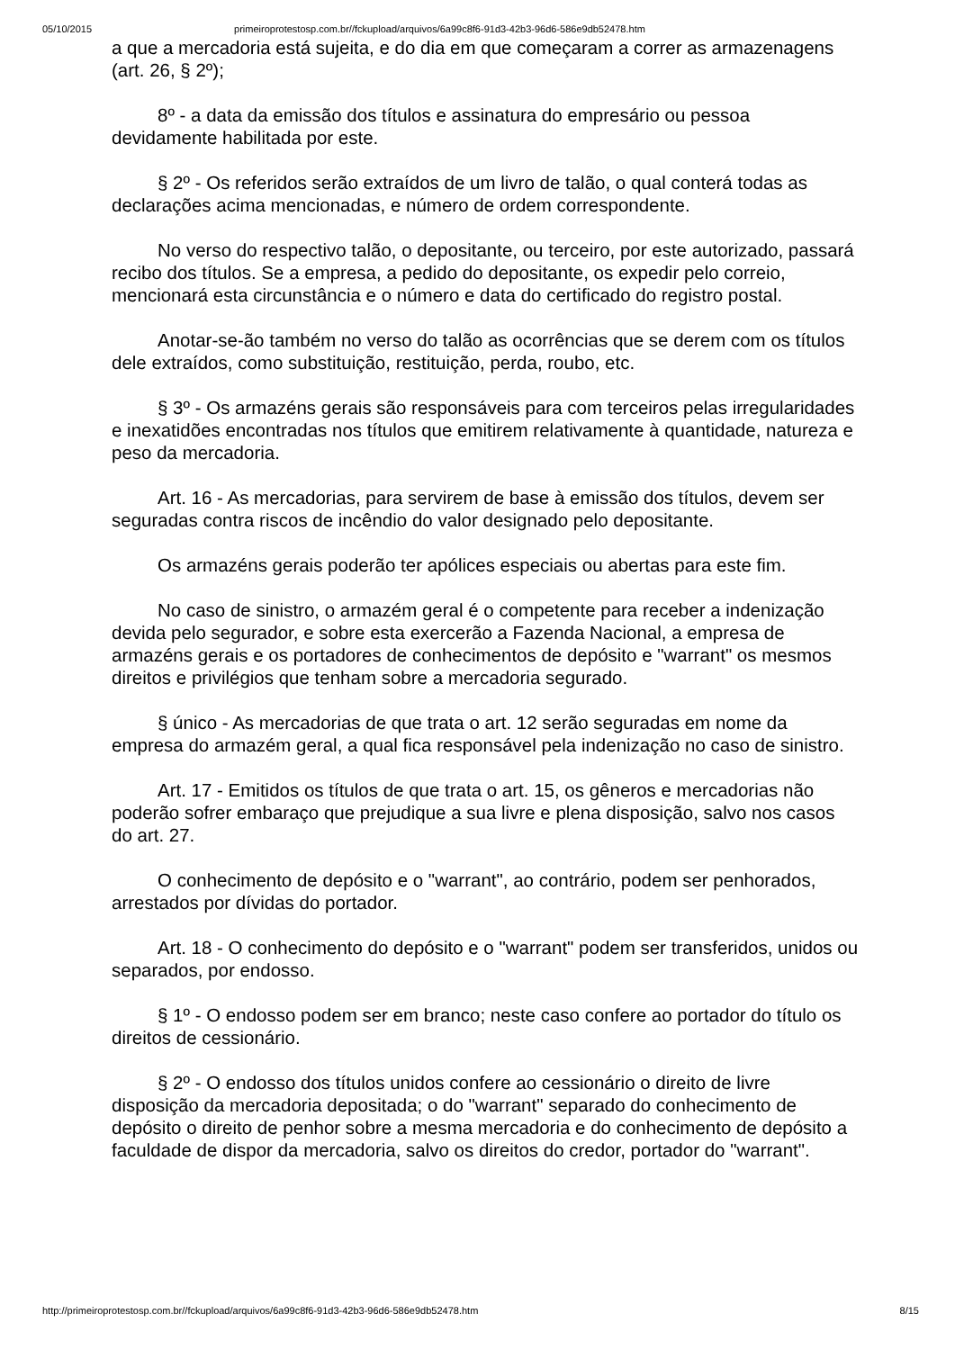05/10/2015 primeiroprotestosp.com.br//fckupload/arquivos/6a99c8f6-91d3-42b3-96d6-586e9db52478.htm
a que a mercadoria está sujeita, e do dia em que começaram a correr as armazenagens (art. 26, § 2º);
8º - a data da emissão dos títulos e assinatura do empresário ou pessoa devidamente habilitada por este.
§ 2º - Os referidos serão extraídos de um livro de talão, o qual conterá todas as declarações acima mencionadas, e número de ordem correspondente.
No verso do respectivo talão, o depositante, ou terceiro, por este autorizado, passará recibo dos títulos. Se a empresa, a pedido do depositante, os expedir pelo correio, mencionará esta circunstância e o número e data do certificado do registro postal.
Anotar-se-ão também no verso do talão as ocorrências que se derem com os títulos dele extraídos, como substituição, restituição, perda, roubo, etc.
§ 3º - Os armazéns gerais são responsáveis para com terceiros pelas irregularidades e inexatidões encontradas nos títulos que emitirem relativamente à quantidade, natureza e peso da mercadoria.
Art. 16 - As mercadorias, para servirem de base à emissão dos títulos, devem ser seguradas contra riscos de incêndio do valor designado pelo depositante.
Os armazéns gerais poderão ter apólices especiais ou abertas para este fim.
No caso de sinistro, o armazém geral é o competente para receber a indenização devida pelo segurador, e sobre esta exercerão a Fazenda Nacional, a empresa de armazéns gerais e os portadores de conhecimentos de depósito e "warrant" os mesmos direitos e privilégios que tenham sobre a mercadoria segurado.
§ único - As mercadorias de que trata o art. 12 serão seguradas em nome da empresa do armazém geral, a qual fica responsável pela indenização no caso de sinistro.
Art. 17 - Emitidos os títulos de que trata o art. 15, os gêneros e mercadorias não poderão sofrer embaraço que prejudique a sua livre e plena disposição, salvo nos casos do art. 27.
O conhecimento de depósito e o "warrant", ao contrário, podem ser penhorados, arrestados por dívidas do portador.
Art. 18 - O conhecimento do depósito e o "warrant" podem ser transferidos, unidos ou separados, por endosso.
§ 1º - O endosso podem ser em branco; neste caso confere ao portador do título os direitos de cessionário.
§ 2º - O endosso dos títulos unidos confere ao cessionário o direito de livre disposição da mercadoria depositada; o do "warrant" separado do conhecimento de depósito o direito de penhor sobre a mesma mercadoria e do conhecimento de depósito a faculdade de dispor da mercadoria, salvo os direitos do credor, portador do "warrant".
http://primeiroprotestosp.com.br//fckupload/arquivos/6a99c8f6-91d3-42b3-96d6-586e9db52478.htm 8/15